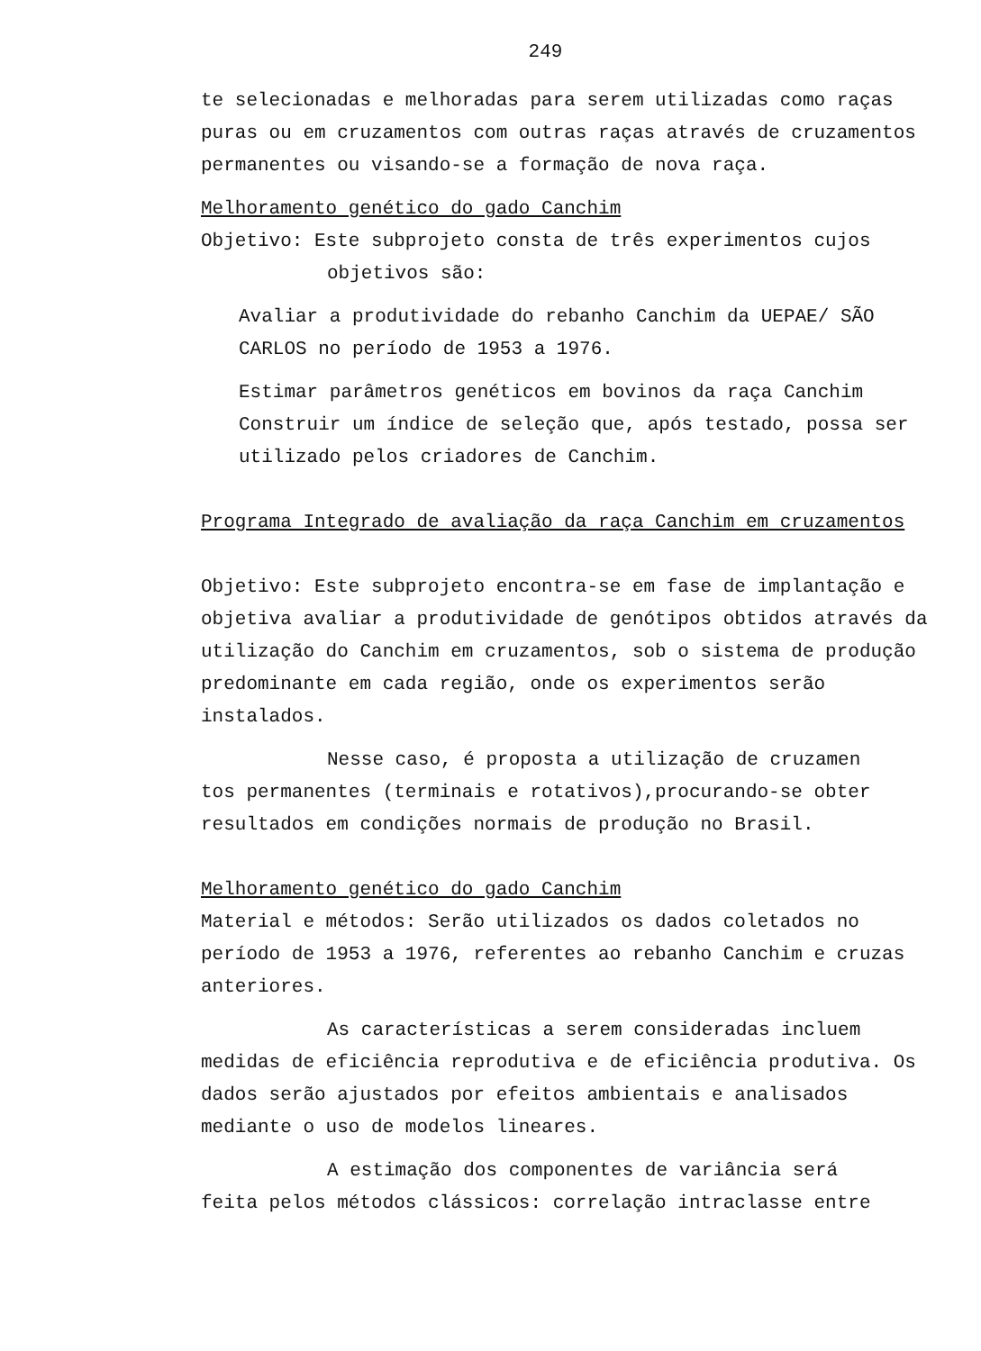249
te selecionadas e melhoradas para serem utilizadas como ra­ças puras ou em cruzamentos com outras raças através de cru­zamentos permanentes ou visando-se a formação de nova raça.
Melhoramento genético do gado Canchim
Objetivo: Este subprojeto consta de três experimentos cujos
objetivos são:
Avaliar a produtividade do rebanho Canchim da UEPAE/ SÃO CARLOS no período de 1953 a 1976.
Estimar parâmetros genéticos em bovinos da raça Canchim
Construir um índice de seleção que, após testado, possa ser utilizado pelos criadores de Canchim.
Programa Integrado de avaliação da raça Canchim em cruzamen­tos
Objetivo: Este subprojeto encontra-se em fase de implanta­ção e objetiva avaliar a produtividade de genótipos obtidos através da utilização do Canchim em cruzamentos, sob o sis­tema de produção predominante em cada região, onde os expe­rimentos serão instalados.
Nesse caso, é proposta a utilização de cruzamen­
tos permanentes (terminais e rotativos),procurando-se obter resultados em condições normais de produção no Brasil.
Melhoramento genético do gado Canchim
Material e métodos: Serão utilizados os dados coletados no período de 1953 a 1976, referentes ao rebanho Canchim e cru­zas anteriores.
As características a serem consideradas incluem
medidas de eficiência reprodutiva e de eficiência produtiva. Os dados serão ajustados por efeitos ambientais e analisa­dos mediante o uso de modelos lineares.
A estimação dos componentes de variância será
feita pelos métodos clássicos: correlação intraclasse entre